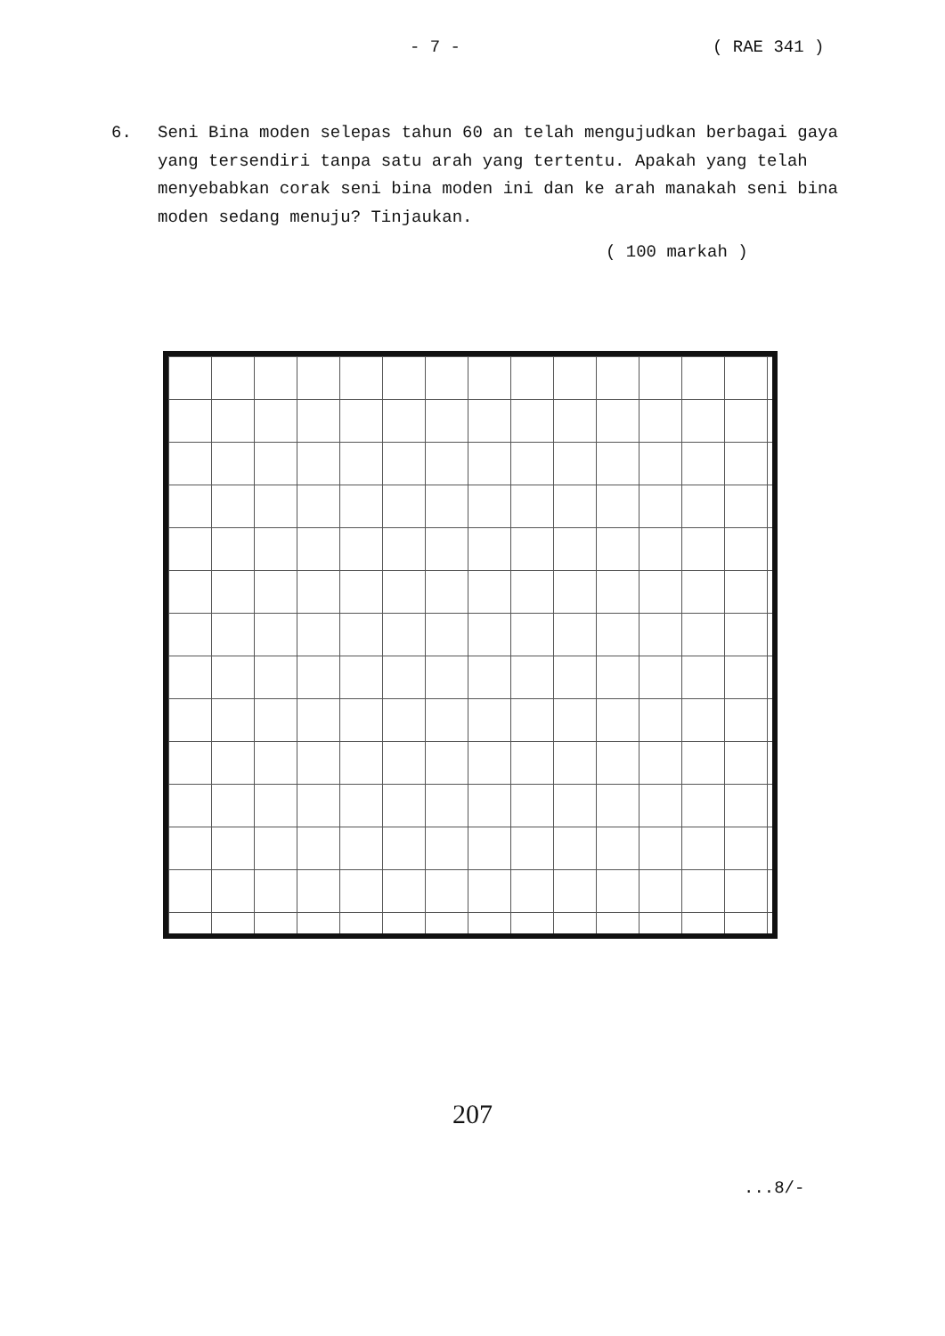- 7 - ( RAE 341 )
6. Seni Bina moden selepas tahun 60 an telah mengujudkan berbagai gaya yang tersendiri tanpa satu arah yang tertentu. Apakah yang telah menyebabkan corak seni bina moden ini dan ke arah manakah seni bina moden sedang menuju? Tinjaukan.
( 100 markah )
207
...8/-